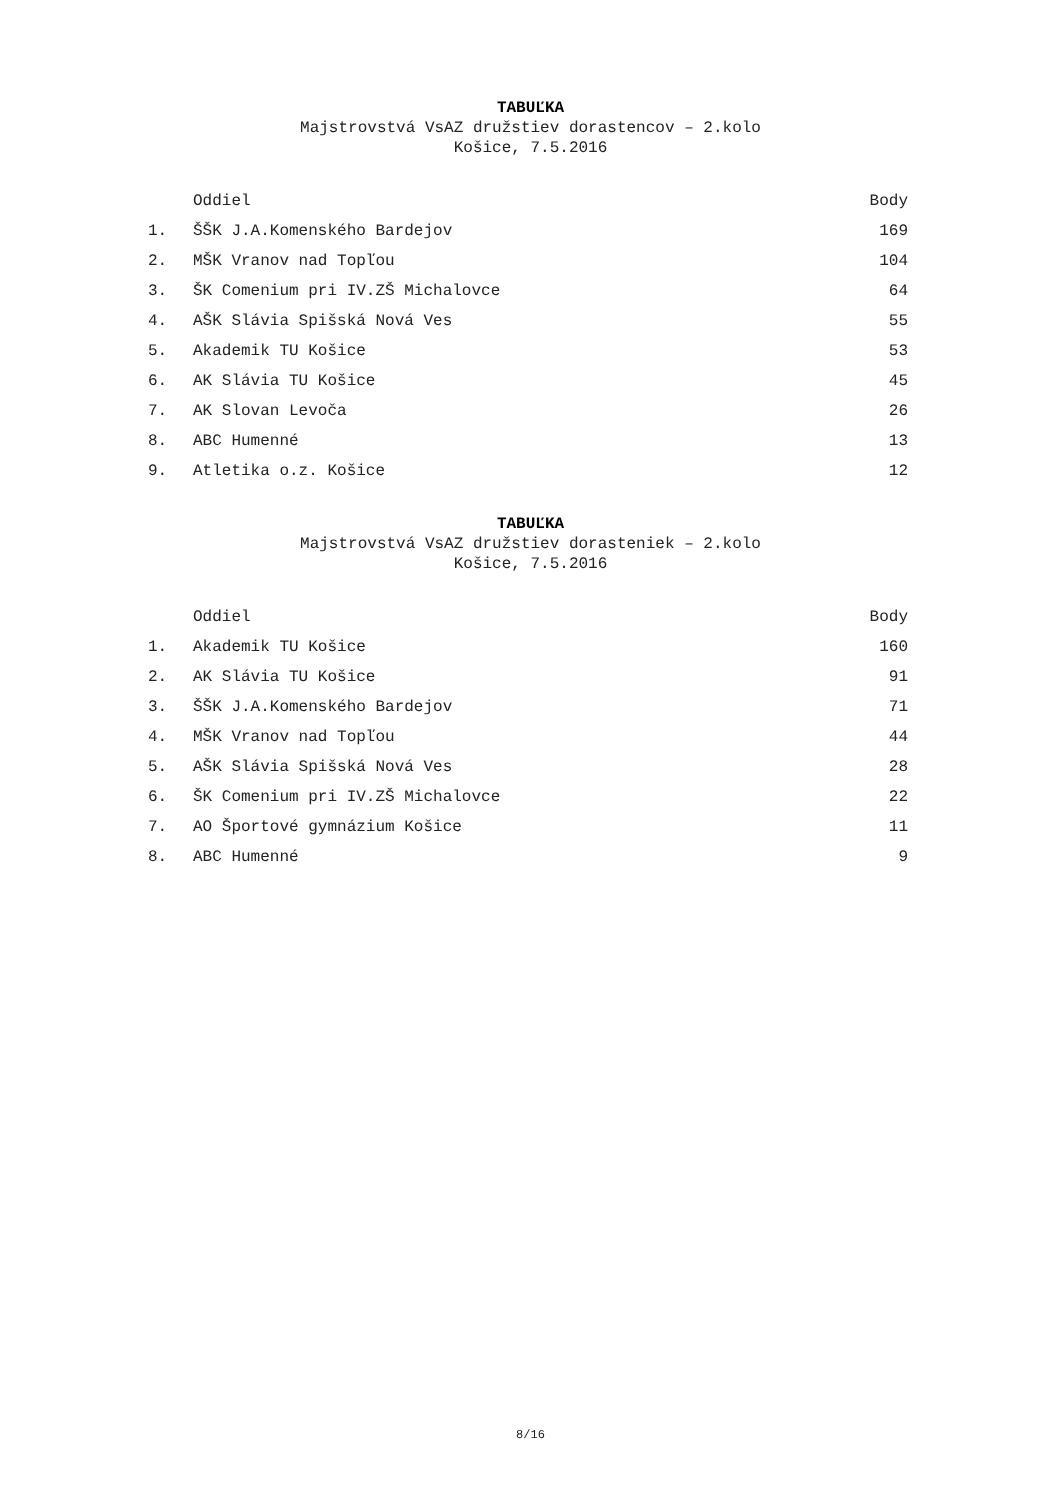TABUĽKA
Majstrovstvá VsAZ družstiev dorastencov – 2.kolo
Košice, 7.5.2016
| | Oddiel | Body |
| --- | --- | --- |
| 1. | ŠŠK J.A.Komenského Bardejov | 169 |
| 2. | MŠK Vranov nad Topľou | 104 |
| 3. | ŠK Comenium pri IV.ZŠ Michalovce | 64 |
| 4. | AŠK Slávia Spišská Nová Ves | 55 |
| 5. | Akademik TU Košice | 53 |
| 6. | AK Slávia TU Košice | 45 |
| 7. | AK Slovan Levoča | 26 |
| 8. | ABC Humenné | 13 |
| 9. | Atletika o.z. Košice | 12 |
TABUĽKA
Majstrovstvá VsAZ družstiev dorasteniek – 2.kolo
Košice, 7.5.2016
| | Oddiel | Body |
| --- | --- | --- |
| 1. | Akademik TU Košice | 160 |
| 2. | AK Slávia TU Košice | 91 |
| 3. | ŠŠK J.A.Komenského Bardejov | 71 |
| 4. | MŠK Vranov nad Topľou | 44 |
| 5. | AŠK Slávia Spišská Nová Ves | 28 |
| 6. | ŠK Comenium pri IV.ZŠ Michalovce | 22 |
| 7. | AO Športové gymnázium Košice | 11 |
| 8. | ABC Humenné | 9 |
8/16